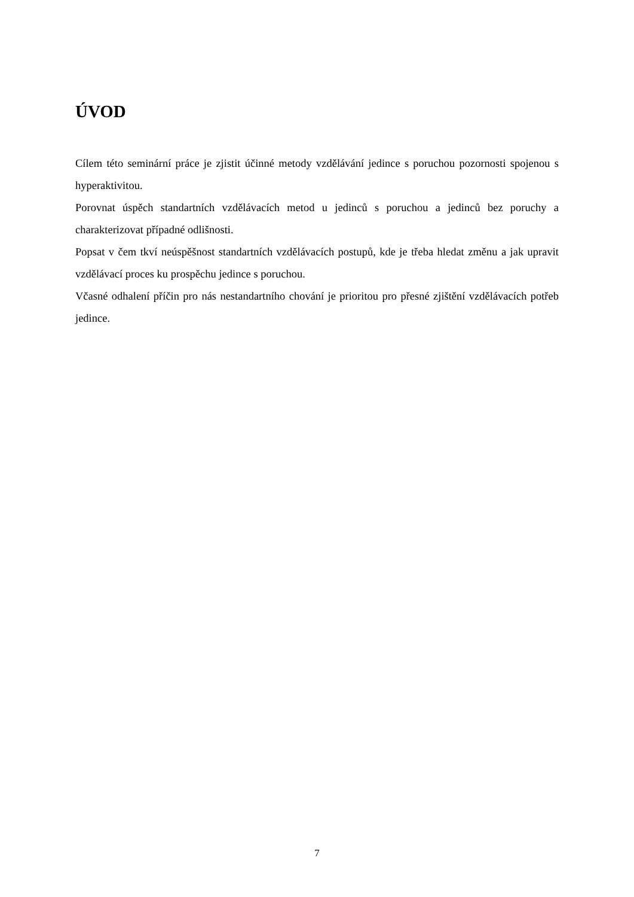ÚVOD
Cílem této seminární práce je zjistit účinné metody vzdělávání jedince s poruchou pozornosti spojenou s hyperaktivitou.
Porovnat úspěch standartních vzdělávacích metod u jedinců s poruchou a jedinců bez poruchy a charakterizovat případné odlišnosti.
Popsat v čem tkví neúspěšnost standartních vzdělávacích postupů, kde je třeba hledat změnu a jak upravit vzdělávací proces ku prospěchu jedince s poruchou.
Včasné odhalení příčin pro nás nestandartního chování je prioritou pro přesné zjištění vzdělávacích potřeb jedince.
7